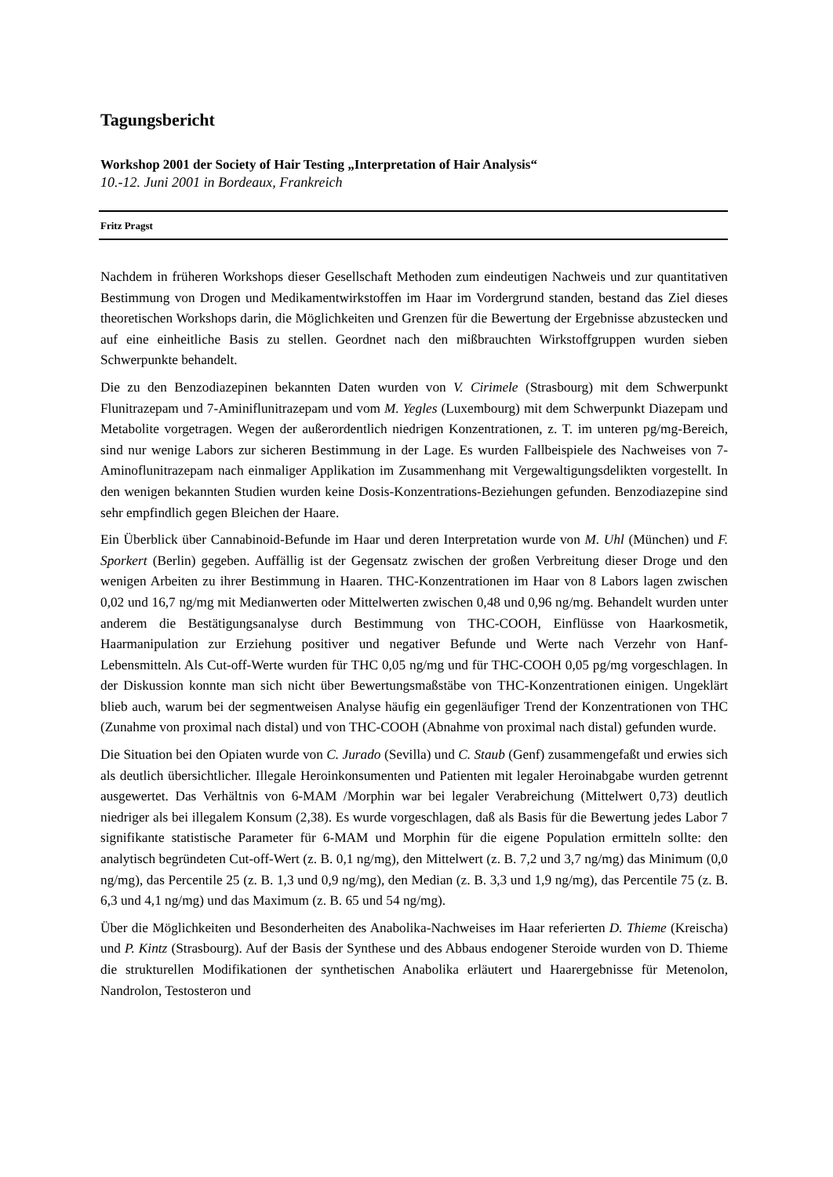Tagungsbericht
Workshop 2001 der Society of Hair Testing „Interpretation of Hair Analysis“
10.-12. Juni 2001 in Bordeaux, Frankreich
Fritz Pragst
Nachdem in früheren Workshops dieser Gesellschaft Methoden zum eindeutigen Nachweis und zur quantitativen Bestimmung von Drogen und Medikamentwirkstoffen im Haar im Vordergrund standen, bestand das Ziel dieses theoretischen Workshops darin, die Möglichkeiten und Grenzen für die Bewertung der Ergebnisse abzustecken und auf eine einheitliche Basis zu stellen. Geordnet nach den mißbrauchten Wirkstoffgruppen wurden sieben Schwerpunkte behandelt.
Die zu den Benzodiazepinen bekannten Daten wurden von V. Cirimele (Strasbourg) mit dem Schwerpunkt Flunitrazepam und 7-Aminiflunitrazepam und vom M. Yegles (Luxembourg) mit dem Schwerpunkt Diazepam und Metabolite vorgetragen. Wegen der außerordentlich niedrigen Konzentrationen, z. T. im unteren pg/mg-Bereich, sind nur wenige Labors zur sicheren Bestimmung in der Lage. Es wurden Fallbeispiele des Nachweises von 7-Aminoflunitrazepam nach einmaliger Applikation im Zusammenhang mit Vergewaltigungsdelikten vorgestellt. In den wenigen bekannten Studien wurden keine Dosis-Konzentrations-Beziehungen gefunden. Benzodiazepine sind sehr empfindlich gegen Bleichen der Haare.
Ein Überblick über Cannabinoid-Befunde im Haar und deren Interpretation wurde von M. Uhl (München) und F. Sporkert (Berlin) gegeben. Auffällig ist der Gegensatz zwischen der großen Verbreitung dieser Droge und den wenigen Arbeiten zu ihrer Bestimmung in Haaren. THC-Konzentrationen im Haar von 8 Labors lagen zwischen 0,02 und 16,7 ng/mg mit Medianwerten oder Mittelwerten zwischen 0,48 und 0,96 ng/mg. Behandelt wurden unter anderem die Bestätigungsanalyse durch Bestimmung von THC-COOH, Einflüsse von Haarkosmetik, Haarmanipulation zur Erziehung positiver und negativer Befunde und Werte nach Verzehr von Hanf-Lebensmitteln. Als Cut-off-Werte wurden für THC 0,05 ng/mg und für THC-COOH 0,05 pg/mg vorgeschlagen. In der Diskussion konnte man sich nicht über Bewertungsmaßstäbe von THC-Konzentrationen einigen. Ungeklärt blieb auch, warum bei der segmentweisen Analyse häufig ein gegenläufiger Trend der Konzentrationen von THC (Zunahme von proximal nach distal) und von THC-COOH (Abnahme von proximal nach distal) gefunden wurde.
Die Situation bei den Opiaten wurde von C. Jurado (Sevilla) und C. Staub (Genf) zusammengefaßt und erwies sich als deutlich übersichtlicher. Illegale Heroinkonsumenten und Patienten mit legaler Heroinabgabe wurden getrennt ausgewertet. Das Verhältnis von 6-MAM /Morphin war bei legaler Verabreichung (Mittelwert 0,73) deutlich niedriger als bei illegalem Konsum (2,38). Es wurde vorgeschlagen, daß als Basis für die Bewertung jedes Labor 7 signifikante statistische Parameter für 6-MAM und Morphin für die eigene Population ermitteln sollte: den analytisch begründeten Cut-off-Wert (z. B. 0,1 ng/mg), den Mittelwert (z. B. 7,2 und 3,7 ng/mg) das Minimum (0,0 ng/mg), das Percentile 25 (z. B. 1,3 und 0,9 ng/mg), den Median (z. B. 3,3 und 1,9 ng/mg), das Percentile 75 (z. B. 6,3 und 4,1 ng/mg) und das Maximum (z. B. 65 und 54 ng/mg).
Über die Möglichkeiten und Besonderheiten des Anabolika-Nachweises im Haar referierten D. Thieme (Kreischa) und P. Kintz (Strasbourg). Auf der Basis der Synthese und des Abbaus endogener Steroide wurden von D. Thieme die strukturellen Modifikationen der synthetischen Anabolika erläutert und Haarergebnisse für Metenolon, Nandrolon, Testosteron und